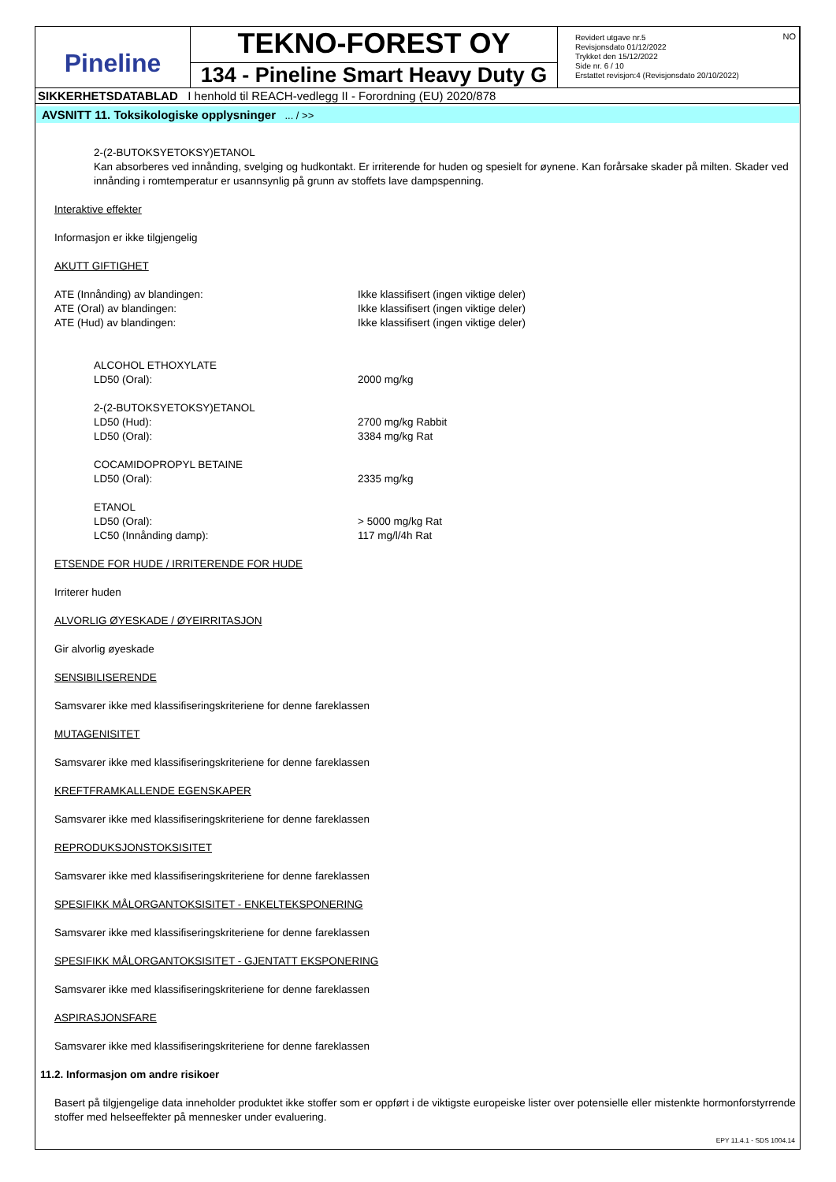| Pineline | TEKNO-FOREST OY | Revidert utgave nr.5 Revisjonsdato 01/12/2022 Trykket den 15/12/2022 Side nr. 6 / 10 Erstattet revisjon:4 (Revisjonsdato 20/10/2022) NO |
| | 134 - Pineline Smart Heavy Duty G | |
| SIKKERHETSDATABLAD I henhold til REACH-vedlegg II - Forordning (EU) 2020/878 | | |
AVSNITT 11. Toksikologiske opplysninger ... / >>
2-(2-BUTOKSYETOKSY)ETANOL
Kan absorberes ved innånding, svelging og hudkontakt. Er irriterende for huden og spesielt for øynene. Kan forårsake skader på milten. Skader ved innånding i romtemperatur er usannsynlig på grunn av stoffets lave dampspenning.
Interaktive effekter
Informasjon er ikke tilgjengelig
AKUTT GIFTIGHET
| ATE (Innånding) av blandingen: | Ikke klassifisert (ingen viktige deler) |
| ATE (Oral) av blandingen: | Ikke klassifisert (ingen viktige deler) |
| ATE (Hud) av blandingen: | Ikke klassifisert (ingen viktige deler) |
| ALCOHOL ETHOXYLATE | |
| LD50 (Oral): | 2000 mg/kg |
| 2-(2-BUTOKSYETOKSY)ETANOL | |
| LD50 (Hud): | 2700 mg/kg Rabbit |
| LD50 (Oral): | 3384 mg/kg Rat |
| COCAMIDOPROPYL BETAINE | |
| LD50 (Oral): | 2335 mg/kg |
| ETANOL | |
| LD50 (Oral): | > 5000 mg/kg Rat |
| LC50 (Innånding damp): | 117 mg/l/4h Rat |
ETSENDE FOR HUDE / IRRITERENDE FOR HUDE
Irriterer huden
ALVORLIG ØYESKADE / ØYEIRRITASJON
Gir alvorlig øyeskade
SENSIBILISERENDE
Samsvarer ikke med klassifiseringskriteriene for denne fareklassen
MUTAGENISITET
Samsvarer ikke med klassifiseringskriteriene for denne fareklassen
KREFTFRAMKALLENDE EGENSKAPER
Samsvarer ikke med klassifiseringskriteriene for denne fareklassen
REPRODUKSJONSTOKSISITET
Samsvarer ikke med klassifiseringskriteriene for denne fareklassen
SPESIFIKK MÅLORGANTOKSISITET - ENKELTEKSPONERING
Samsvarer ikke med klassifiseringskriteriene for denne fareklassen
SPESIFIKK MÅLORGANTOKSISITET - GJENTATT EKSPONERING
Samsvarer ikke med klassifiseringskriteriene for denne fareklassen
ASPIRASJONSFARE
Samsvarer ikke med klassifiseringskriteriene for denne fareklassen
11.2. Informasjon om andre risikoer
Basert på tilgjengelige data inneholder produktet ikke stoffer som er oppført i de viktigste europeiske lister over potensielle eller mistenkte hormonforstyrrende stoffer med helseeffekter på mennesker under evaluering.
EPY 11.4.1 - SDS 1004.14